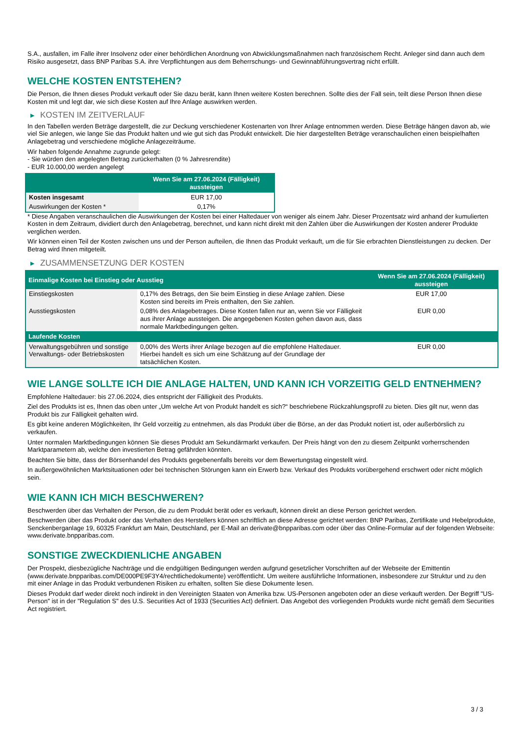S.A., ausfallen, im Falle ihrer Insolvenz oder einer behördlichen Anordnung von Abwicklungsmaßnahmen nach französischem Recht. Anleger sind dann auch dem Risiko ausgesetzt, dass BNP Paribas S.A. ihre Verpflichtungen aus dem Beherrschungs- und Gewinnabführungsvertrag nicht erfüllt.
WELCHE KOSTEN ENTSTEHEN?
Die Person, die Ihnen dieses Produkt verkauft oder Sie dazu berät, kann Ihnen weitere Kosten berechnen. Sollte dies der Fall sein, teilt diese Person Ihnen diese Kosten mit und legt dar, wie sich diese Kosten auf Ihre Anlage auswirken werden.
▶ KOSTEN IM ZEITVERLAUF
In den Tabellen werden Beträge dargestellt, die zur Deckung verschiedener Kostenarten von Ihrer Anlage entnommen werden. Diese Beträge hängen davon ab, wie viel Sie anlegen, wie lange Sie das Produkt halten und wie gut sich das Produkt entwickelt. Die hier dargestellten Beträge veranschaulichen einen beispielhaften Anlagebetrag und verschiedene mögliche Anlagezeiträume.
Wir haben folgende Annahme zugrunde gelegt:
- Sie würden den angelegten Betrag zurückerhalten (0 % Jahresrendite)
- EUR 10.000,00 werden angelegt
| | Wenn Sie am 27.06.2024 (Fälligkeit) aussteigen |
| --- | --- |
| Kosten insgesamt | EUR 17,00 |
| Auswirkungen der Kosten * | 0,17% |
* Diese Angaben veranschaulichen die Auswirkungen der Kosten bei einer Haltedauer von weniger als einem Jahr. Dieser Prozentsatz wird anhand der kumulierten Kosten in dem Zeitraum, dividiert durch den Anlagebetrag, berechnet, und kann nicht direkt mit den Zahlen über die Auswirkungen der Kosten anderer Produkte verglichen werden.
Wir können einen Teil der Kosten zwischen uns und der Person aufteilen, die Ihnen das Produkt verkauft, um die für Sie erbrachten Dienstleistungen zu decken. Der Betrag wird Ihnen mitgeteilt.
▶ ZUSAMMENSETZUNG DER KOSTEN
| Einmalige Kosten bei Einstieg oder Ausstieg | | Wenn Sie am 27.06.2024 (Fälligkeit) aussteigen |
| --- | --- | --- |
| Einstiegskosten | 0,17% des Betrags, den Sie beim Einstieg in diese Anlage zahlen. Diese Kosten sind bereits im Preis enthalten, den Sie zahlen. | EUR 17,00 |
| Ausstiegskosten | 0,08% des Anlagebetrages. Diese Kosten fallen nur an, wenn Sie vor Fälligkeit aus ihrer Anlage aussteigen. Die angegebenen Kosten gehen davon aus, dass normale Marktbedingungen gelten. | EUR 0,00 |
| Laufende Kosten | | |
| Verwaltungsgebühren und sonstige Verwaltungs- oder Betriebskosten | 0,00% des Werts ihrer Anlage bezogen auf die empfohlene Haltedauer. Hierbei handelt es sich um eine Schätzung auf der Grundlage der tatsächlichen Kosten. | EUR 0,00 |
WIE LANGE SOLLTE ICH DIE ANLAGE HALTEN, UND KANN ICH VORZEITIG GELD ENTNEHMEN?
Empfohlene Haltedauer: bis 27.06.2024, dies entspricht der Fälligkeit des Produkts.
Ziel des Produkts ist es, Ihnen das oben unter „Um welche Art von Produkt handelt es sich?“ beschriebene Rückzahlungsprofil zu bieten. Dies gilt nur, wenn das Produkt bis zur Fälligkeit gehalten wird.
Es gibt keine anderen Möglichkeiten, Ihr Geld vorzeitig zu entnehmen, als das Produkt über die Börse, an der das Produkt notiert ist, oder außerbörslich zu verkaufen.
Unter normalen Marktbedingungen können Sie dieses Produkt am Sekundärmarkt verkaufen. Der Preis hängt von den zu diesem Zeitpunkt vorherrschenden Marktparametern ab, welche den investierten Betrag gefährden könnten.
Beachten Sie bitte, dass der Börsenhandel des Produkts gegebenenfalls bereits vor dem Bewertungstag eingestellt wird.
In außergewöhnlichen Marktsituationen oder bei technischen Störungen kann ein Erwerb bzw. Verkauf des Produkts vorübergehend erschwert oder nicht möglich sein.
WIE KANN ICH MICH BESCHWEREN?
Beschwerden über das Verhalten der Person, die zu dem Produkt berät oder es verkauft, können direkt an diese Person gerichtet werden.
Beschwerden über das Produkt oder das Verhalten des Herstellers können schriftlich an diese Adresse gerichtet werden: BNP Paribas, Zertifikate und Hebelprodukte, Senckenberganlage 19, 60325 Frankfurt am Main, Deutschland, per E-Mail an derivate@bnpparibas.com oder über das Online-Formular auf der folgenden Webseite: www.derivate.bnpparibas.com.
SONSTIGE ZWECKDIENLICHE ANGABEN
Der Prospekt, diesbezügliche Nachträge und die endgültigen Bedingungen werden aufgrund gesetzlicher Vorschriften auf der Webseite der Emittentin (www.derivate.bnpparibas.com/DE000PE9F3Y4/rechtlichedokumente) veröffentlicht. Um weitere ausführliche Informationen, insbesondere zur Struktur und zu den mit einer Anlage in das Produkt verbundenen Risiken zu erhalten, sollten Sie diese Dokumente lesen.
Dieses Produkt darf weder direkt noch indirekt in den Vereinigten Staaten von Amerika bzw. US-Personen angeboten oder an diese verkauft werden. Der Begriff "US-Person" ist in der "Regulation S" des U.S. Securities Act of 1933 (Securities Act) definiert. Das Angebot des vorliegenden Produkts wurde nicht gemäß dem Securities Act registriert.
3 / 3